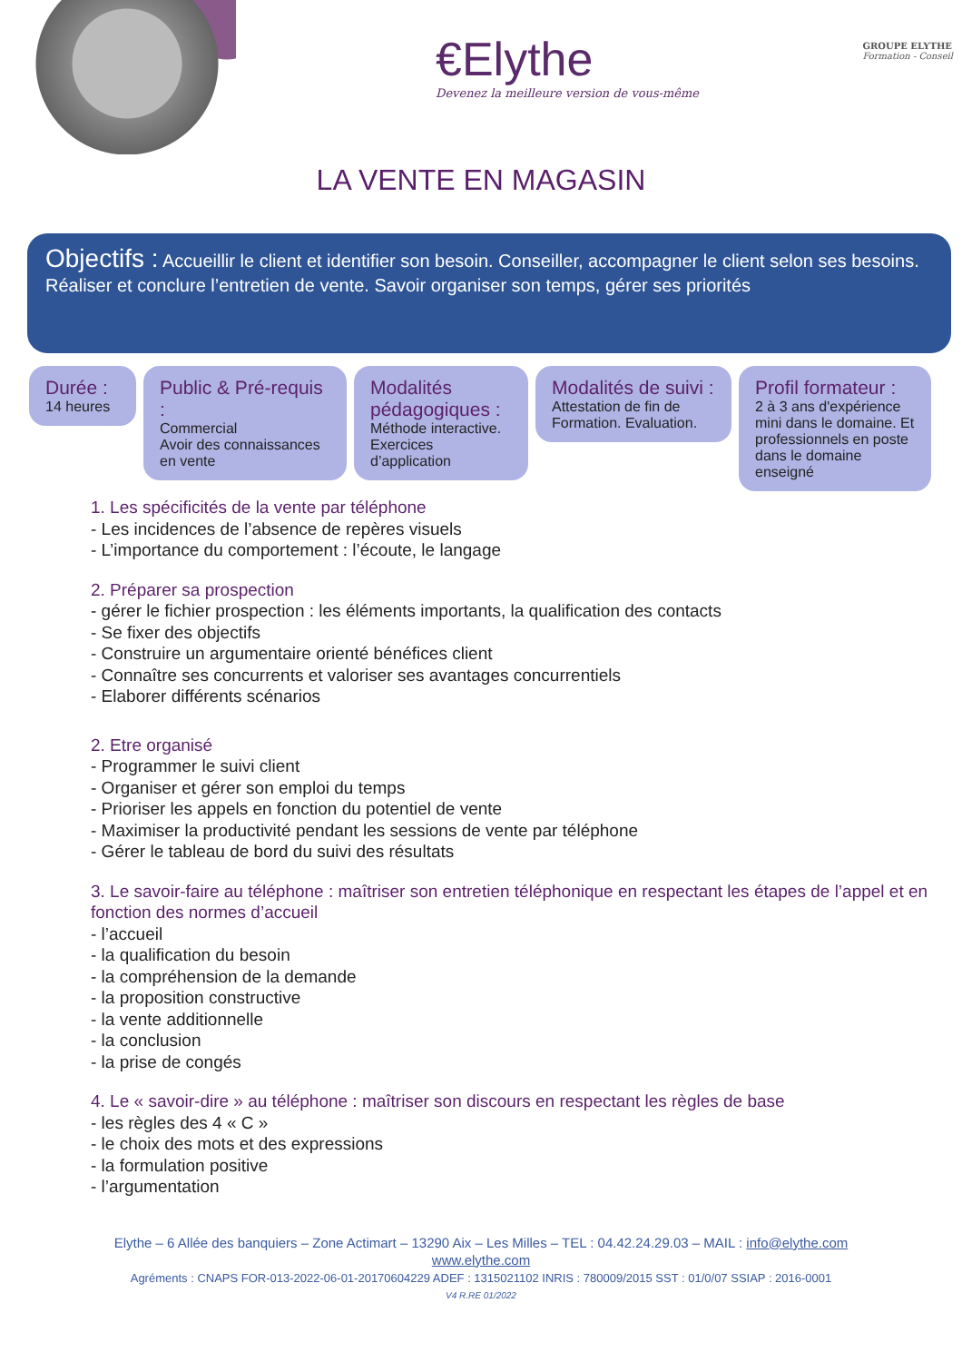€Elythe
Devenez la meilleure version de vous-même
GROUPE ELYTHE
Formation - Conseil
LA VENTE EN MAGASIN
Objectifs : Accueillir le client et identifier son besoin. Conseiller, accompagner le client selon ses besoins. Réaliser et conclure l’entretien de vente. Savoir organiser son temps, gérer ses priorités
Durée :
14 heures
Public & Pré-requis :
Commercial
Avoir des connaissances en vente
Modalités pédagogiques :
Méthode interactive. Exercices d’application
Modalités de suivi :
Attestation de fin de Formation. Evaluation.
Profil formateur :
2 à 3 ans d'expérience mini dans le domaine. Et professionnels en poste dans le domaine enseigné
1. Les spécificités de la vente par téléphone
- Les incidences de l’absence de repères visuels
- L’importance du comportement : l’écoute, le langage
2. Préparer sa prospection
- gérer le fichier prospection : les éléments importants, la qualification des contacts
- Se fixer des objectifs
- Construire un argumentaire orienté bénéfices client
- Connaître ses concurrents et valoriser ses avantages concurrentiels
- Elaborer différents scénarios
2. Etre organisé
- Programmer le suivi client
- Organiser et gérer son emploi du temps
- Prioriser les appels en fonction du potentiel de vente
- Maximiser la productivité pendant les sessions de vente par téléphone
- Gérer le tableau de bord du suivi des résultats
3. Le savoir-faire au téléphone : maîtriser son entretien téléphonique en respectant les étapes de l’appel et en fonction des normes d’accueil
- l’accueil
- la qualification du besoin
- la compréhension de la demande
- la proposition constructive
- la vente additionnelle
- la conclusion
- la prise de congés
4. Le « savoir-dire » au téléphone : maîtriser son discours en respectant les règles de base
- les règles des 4 « C »
- le choix des mots et des expressions
- la formulation positive
- l’argumentation
Elythe – 6 Allée des banquiers – Zone Actimart – 13290 Aix – Les Milles – TEL : 04.42.24.29.03 – MAIL : info@elythe.com
www.elythe.com
Agréments : CNAPS FOR-013-2022-06-01-20170604229 ADEF : 1315021102 INRIS : 780009/2015 SST : 01/0/07 SSIAP : 2016-0001
V4 R.RE 01/2022